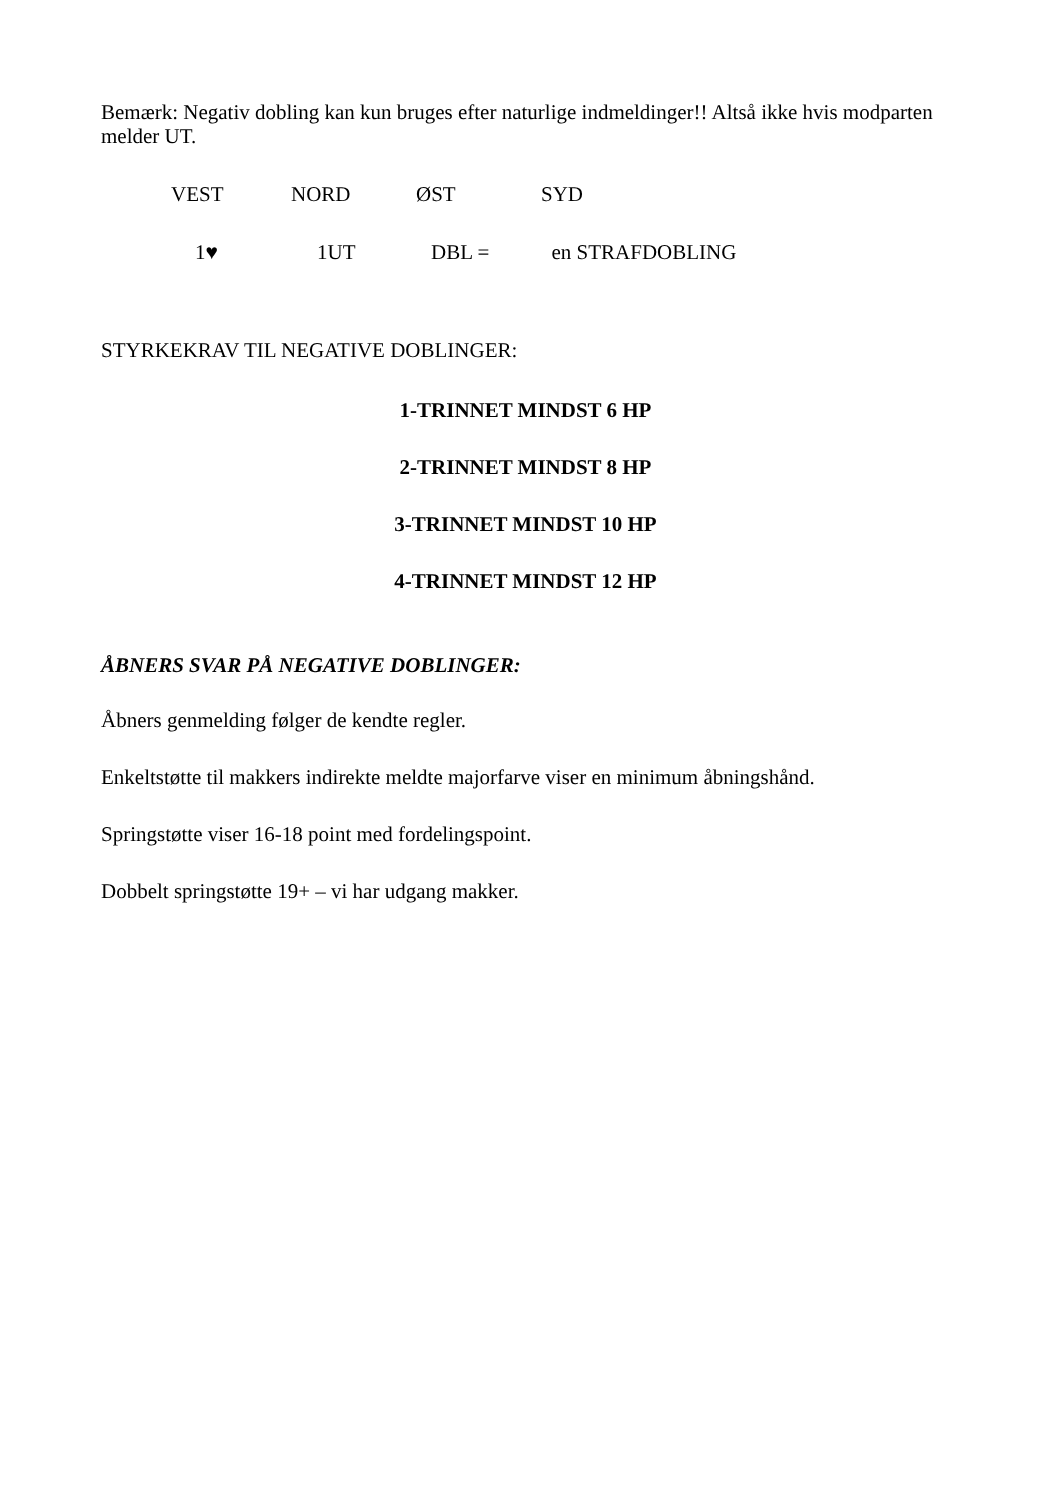Bemærk: Negativ dobling kan kun bruges efter naturlige indmeldinger!! Altså ikke hvis modparten melder UT.
| VEST | NORD | ØST | SYD |
| 1♥ | 1UT | DBL = | en STRAFDOBLING |
STYRKEKRAV TIL NEGATIVE DOBLINGER:
1-TRINNET MINDST 6 HP
2-TRINNET MINDST 8 HP
3-TRINNET MINDST 10 HP
4-TRINNET MINDST 12 HP
ÅBNERS SVAR PÅ NEGATIVE DOBLINGER:
Åbners genmelding følger de kendte regler.
Enkeltstøtte til makkers indirekte meldte majorfarve viser en minimum åbningshånd.
Springstøtte viser 16-18 point med fordelingspoint.
Dobbelt springstøtte 19+ – vi har udgang makker.